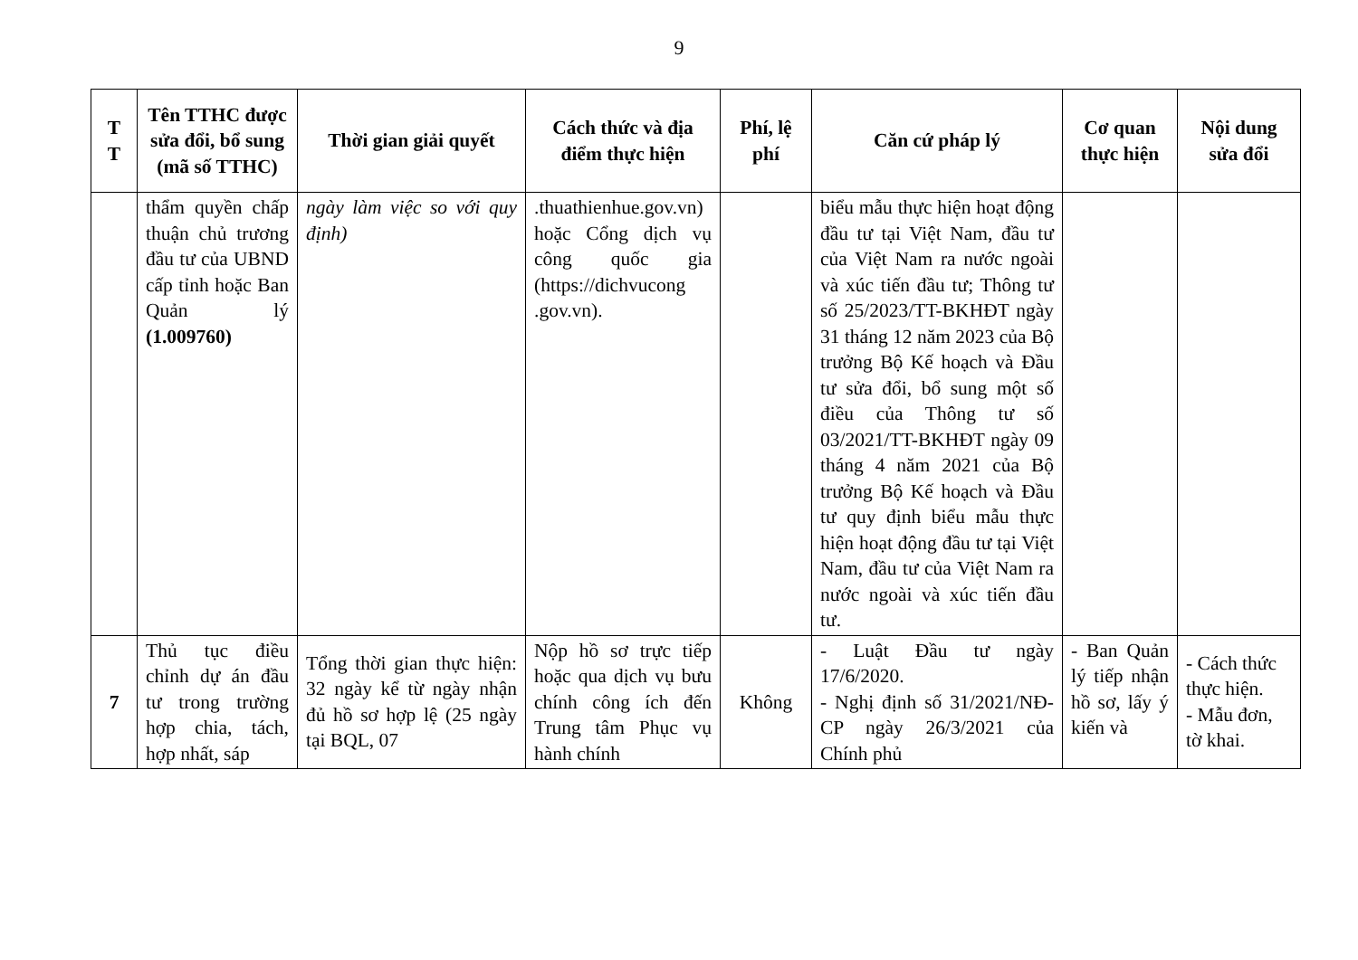9
| T T | Tên TTHC được sửa đổi, bổ sung (mã số TTHC) | Thời gian giải quyết | Cách thức và địa điểm thực hiện | Phí, lệ phí | Căn cứ pháp lý | Cơ quan thực hiện | Nội dung sửa đổi |
| --- | --- | --- | --- | --- | --- | --- | --- |
| | thẩm quyền chấp thuận chủ trương đầu tư của UBND cấp tỉnh hoặc Ban Quản lý (1.009760) | ngày làm việc so với quy định) | .thuathienhue.gov.vn) hoặc Cổng dịch vụ công quốc gia (https://dichvucong .gov.vn). | | biểu mẫu thực hiện hoạt động đầu tư tại Việt Nam, đầu tư của Việt Nam ra nước ngoài và xúc tiến đầu tư; Thông tư số 25/2023/TT-BKHĐT ngày 31 tháng 12 năm 2023 của Bộ trưởng Bộ Kế hoạch và Đầu tư sửa đổi, bổ sung một số điều của Thông tư số 03/2021/TT-BKHĐT ngày 09 tháng 4 năm 2021 của Bộ trưởng Bộ Kế hoạch và Đầu tư quy định biểu mẫu thực hiện hoạt động đầu tư tại Việt Nam, đầu tư của Việt Nam ra nước ngoài và xúc tiến đầu tư. | | |
| 7 | Thủ tục điều chỉnh dự án đầu tư trong trường hợp chia, tách, hợp nhất, sáp | Tổng thời gian thực hiện: 32 ngày kể từ ngày nhận đủ hồ sơ hợp lệ (25 ngày tại BQL, 07 | Nộp hồ sơ trực tiếp hoặc qua dịch vụ bưu chính công ích đến Trung tâm Phục vụ hành chính | Không | - Luật Đầu tư ngày 17/6/2020. - Nghị định số 31/2021/NĐ-CP ngày 26/3/2021 của Chính phủ | - Ban Quản lý tiếp nhận hồ sơ, lấy ý kiến và | - Cách thức thực hiện. - Mẫu đơn, tờ khai. |